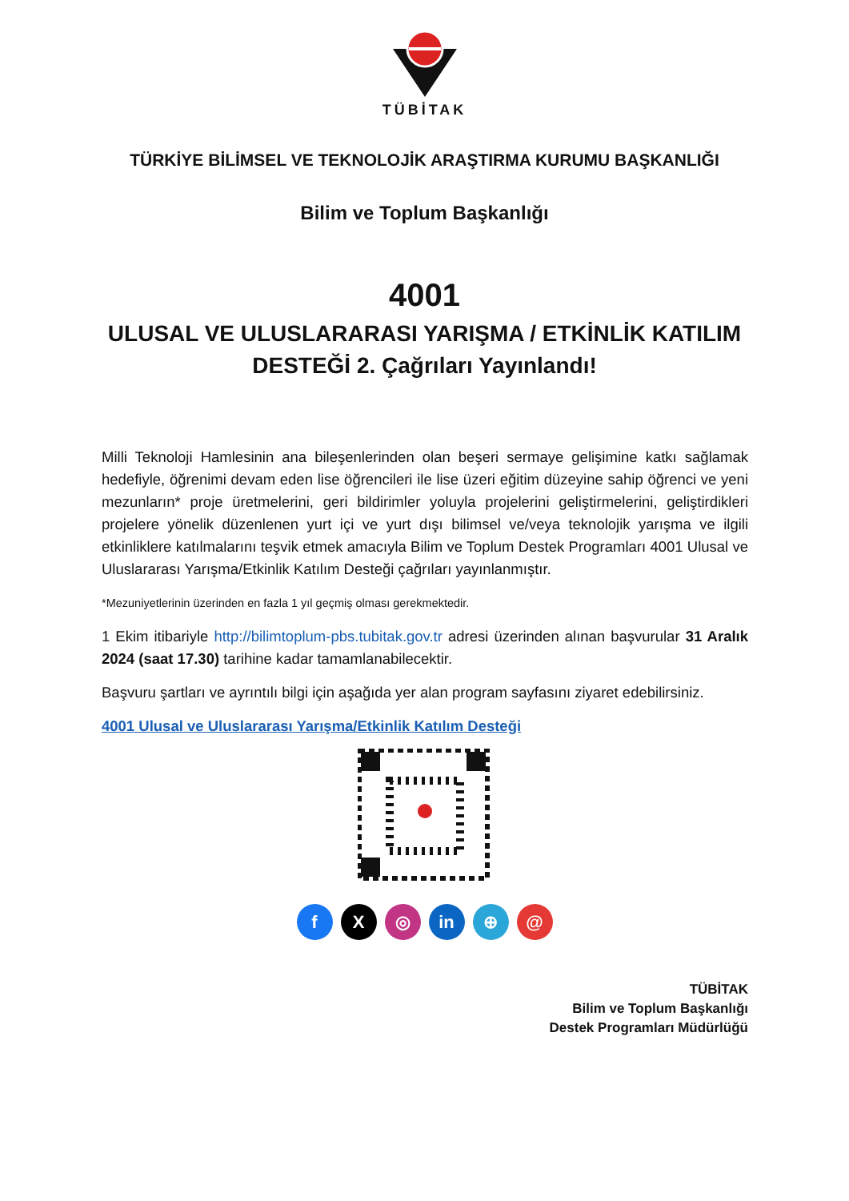TÜBİTAK
TÜRKİYE BİLİMSEL VE TEKNOLOJİK ARAŞTIRMA KURUMU BAŞKANLIĞI
Bilim ve Toplum Başkanlığı
4001
ULUSAL VE ULUSLARARASI YARIŞMA / ETKİNLİK KATILIM
DESTEĞİ 2. Çağrıları Yayınlandı!
Milli Teknoloji Hamlesinin ana bileşenlerinden olan beşeri sermaye gelişimine katkı sağlamak hedefiyle, öğrenimi devam eden lise öğrencileri ile lise üzeri eğitim düzeyine sahip öğrenci ve yeni mezunların* proje üretmelerini, geri bildirimler yoluyla projelerini geliştirmelerini, geliştirdikleri projelere yönelik düzenlenen yurt içi ve yurt dışı bilimsel ve/veya teknolojik yarışma ve ilgili etkinliklere katılmalarını teşvik etmek amacıyla Bilim ve Toplum Destek Programları 4001 Ulusal ve Uluslararası Yarışma/Etkinlik Katılım Desteği çağrıları yayınlanmıştır.
*Mezuniyetlerinin üzerinden en fazla 1 yıl geçmiş olması gerekmektedir.
1 Ekim itibariyle http://bilimtoplum-pbs.tubitak.gov.tr adresi üzerinden alınan başvurular 31 Aralık 2024 (saat 17.30) tarihine kadar tamamlanabilecektir.
Başvuru şartları ve ayrıntılı bilgi için aşağıda yer alan program sayfasını ziyaret edebilirsiniz.
4001 Ulusal ve Uluslararası Yarışma/Etkinlik Katılım Desteği
f X ◎ in ⊕ @
TÜBİTAK
Bilim ve Toplum Başkanlığı
Destek Programları Müdürlüğü